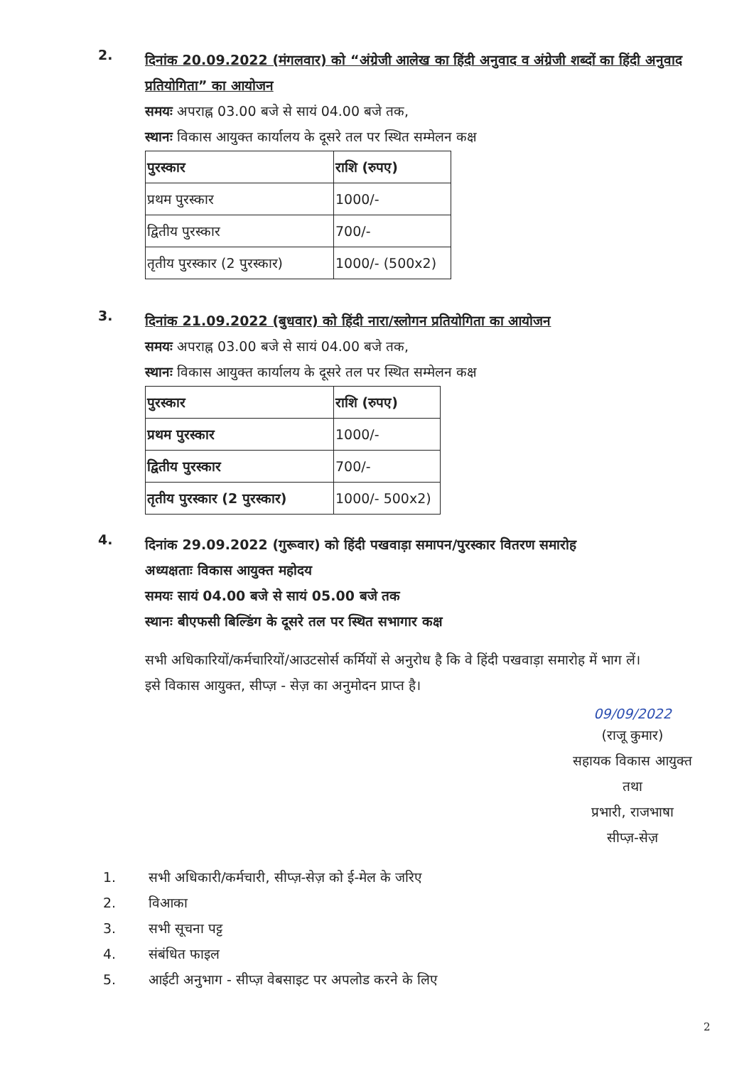2.
दिनांक 20.09.2022 (मंगलवार) को “अंग्रेजी आलेख का हिंदी अनुवाद व अंग्रेजी शब्दों का हिंदी अनुवाद प्रतियोगिता” का आयोजन
समयः अपराह्न 03.00 बजे से सायं 04.00 बजे तक,
स्थानः विकास आयुक्त कार्यालय के दूसरे तल पर स्थित सम्मेलन कक्ष
| पुरस्कार | राशि (रुपए) |
| प्रथम पुरस्कार | 1000/- |
| द्वितीय पुरस्कार | 700/- |
| तृतीय पुरस्कार (2 पुरस्कार) | 1000/- (500x2) |
3.
दिनांक 21.09.2022 (बुधवार) को हिंदी नारा/स्लोगन प्रतियोगिता का आयोजन
समयः अपराह्न 03.00 बजे से सायं 04.00 बजे तक,
स्थानः विकास आयुक्त कार्यालय के दूसरे तल पर स्थित सम्मेलन कक्ष
| पुरस्कार | राशि (रुपए) |
| प्रथम पुरस्कार | 1000/- |
| द्वितीय पुरस्कार | 700/- |
| तृतीय पुरस्कार (2 पुरस्कार) | 1000/- 500x2) |
4.
दिनांक 29.09.2022 (गुरूवार) को हिंदी पखवाड़ा समापन/पुरस्कार वितरण समारोह
अध्यक्षताः विकास आयुक्त महोदय
समयः सायं 04.00 बजे से सायं 05.00 बजे तक
स्थानः बीएफसी बिल्डिंग के दूसरे तल पर स्थित सभागार कक्ष
सभी अधिकारियों/कर्मचारियों/आउटसोर्स कर्मियों से अनुरोध है कि वे हिंदी पखवाड़ा समारोह में भाग लें।
इसे विकास आयुक्त, सीप्ज़ - सेज़ का अनुमोदन प्राप्त है।
09/09/2022
(राजू कुमार)
सहायक विकास आयुक्त
तथा
प्रभारी, राजभाषा
सीप्ज़-सेज़
1. सभी अधिकारी/कर्मचारी, सीप्ज़-सेज़ को ई-मेल के जरिए
2. विआका
3. सभी सूचना पट्ट
4. संबंधित फाइल
5. आईटी अनुभाग - सीप्ज़ वेबसाइट पर अपलोड करने के लिए
2